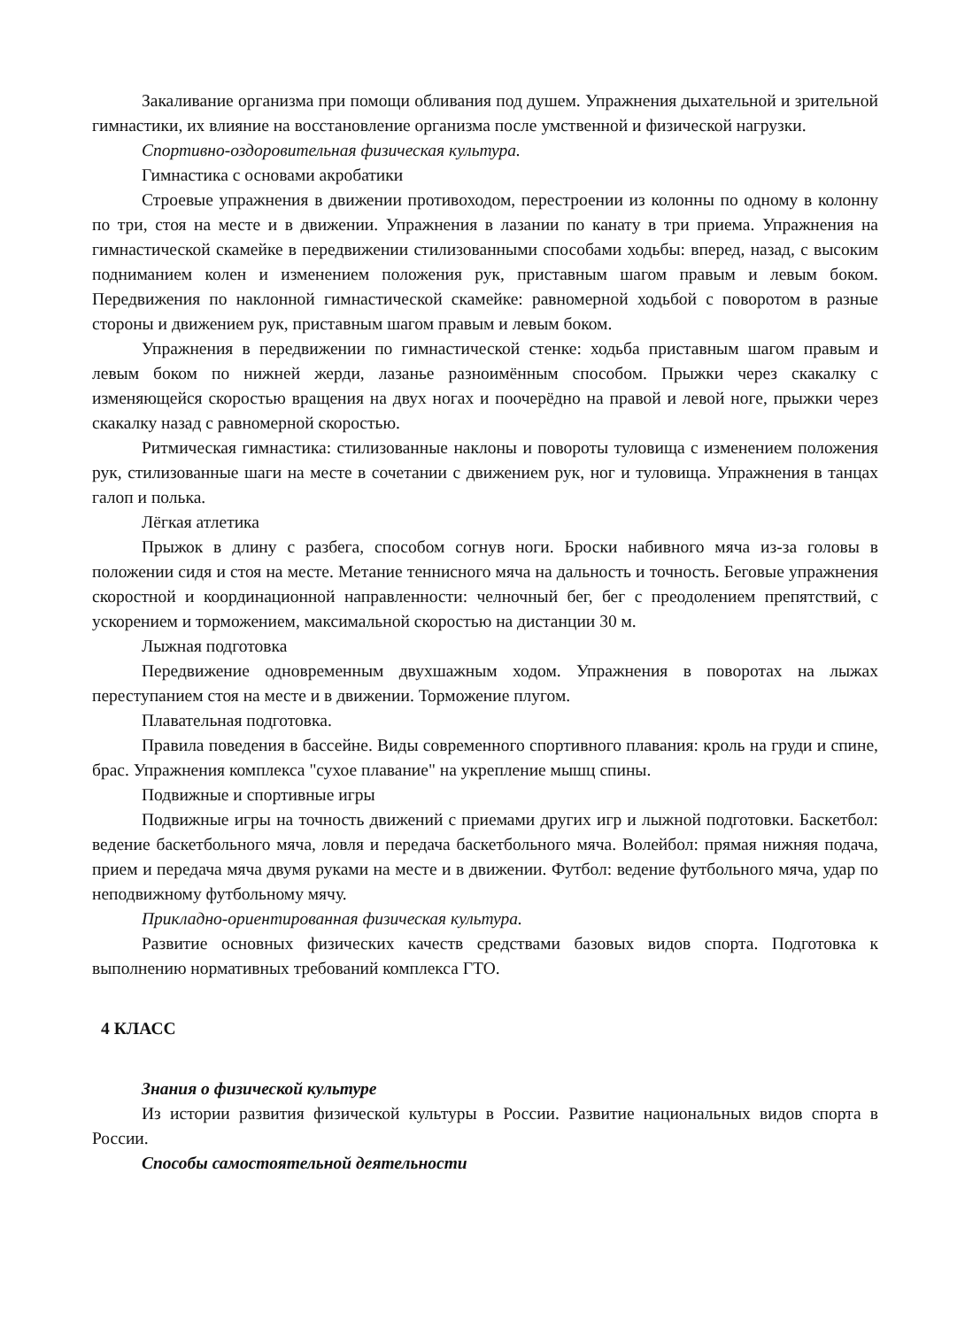Закаливание организма при помощи обливания под душем. Упражнения дыхательной и зрительной гимнастики, их влияние на восстановление организма после умственной и физической нагрузки.
Спортивно-оздоровительная физическая культура.
Гимнастика с основами акробатики
Строевые упражнения в движении противоходом, перестроении из колонны по одному в колонну по три, стоя на месте и в движении. Упражнения в лазании по канату в три приема. Упражнения на гимнастической скамейке в передвижении стилизованными способами ходьбы: вперед, назад, с высоким подниманием колен и изменением положения рук, приставным шагом правым и левым боком. Передвижения по наклонной гимнастической скамейке: равномерной ходьбой с поворотом в разные стороны и движением рук, приставным шагом правым и левым боком.
Упражнения в передвижении по гимнастической стенке: ходьба приставным шагом правым и левым боком по нижней жерди, лазанье разноимённым способом. Прыжки через скакалку с изменяющейся скоростью вращения на двух ногах и поочерёдно на правой и левой ноге, прыжки через скакалку назад с равномерной скоростью.
Ритмическая гимнастика: стилизованные наклоны и повороты туловища с изменением положения рук, стилизованные шаги на месте в сочетании с движением рук, ног и туловища. Упражнения в танцах галоп и полька.
Лёгкая атлетика
Прыжок в длину с разбега, способом согнув ноги. Броски набивного мяча из-за головы в положении сидя и стоя на месте. Метание теннисного мяча на дальность и точность. Беговые упражнения скоростной и координационной направленности: челночный бег, бег с преодолением препятствий, с ускорением и торможением, максимальной скоростью на дистанции 30 м.
Лыжная подготовка
Передвижение одновременным двухшажным ходом. Упражнения в поворотах на лыжах переступанием стоя на месте и в движении. Торможение плугом.
Плавательная подготовка.
Правила поведения в бассейне. Виды современного спортивного плавания: кроль на груди и спине, брас. Упражнения комплекса "сухое плавание" на укрепление мышц спины.
Подвижные и спортивные игры
Подвижные игры на точность движений с приемами других игр и лыжной подготовки. Баскетбол: ведение баскетбольного мяча, ловля и передача баскетбольного мяча. Волейбол: прямая нижняя подача, прием и передача мяча двумя руками на месте и в движении. Футбол: ведение футбольного мяча, удар по неподвижному футбольному мячу.
Прикладно-ориентированная физическая культура.
Развитие основных физических качеств средствами базовых видов спорта. Подготовка к выполнению нормативных требований комплекса ГТО.
4 КЛАСС
Знания о физической культуре
Из истории развития физической культуры в России. Развитие национальных видов спорта в России.
Способы самостоятельной деятельности